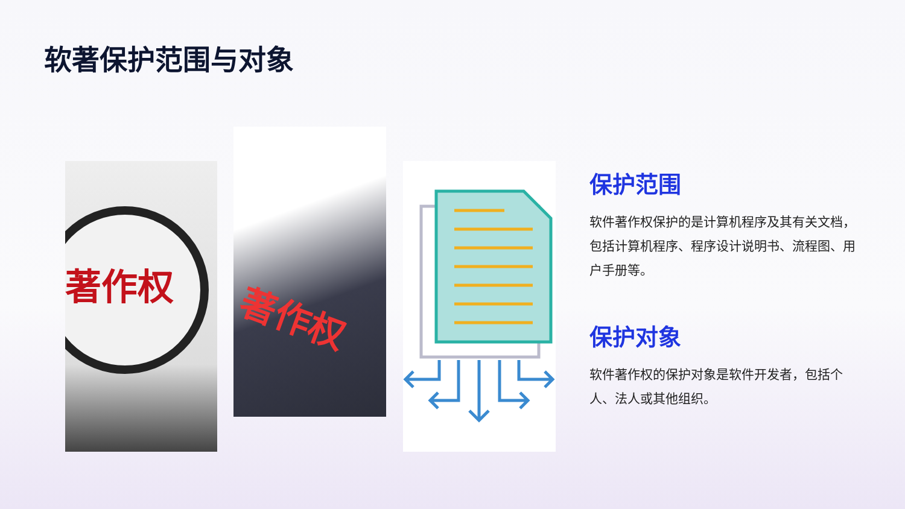软著保护范围与对象
著作权
著作权
保护范围
软件著作权保护的是计算机程序及其有关文档，包括计算机程序、程序设计说明书、流程图、用户手册等。
保护对象
软件著作权的保护对象是软件开发者，包括个人、法人或其他组织。